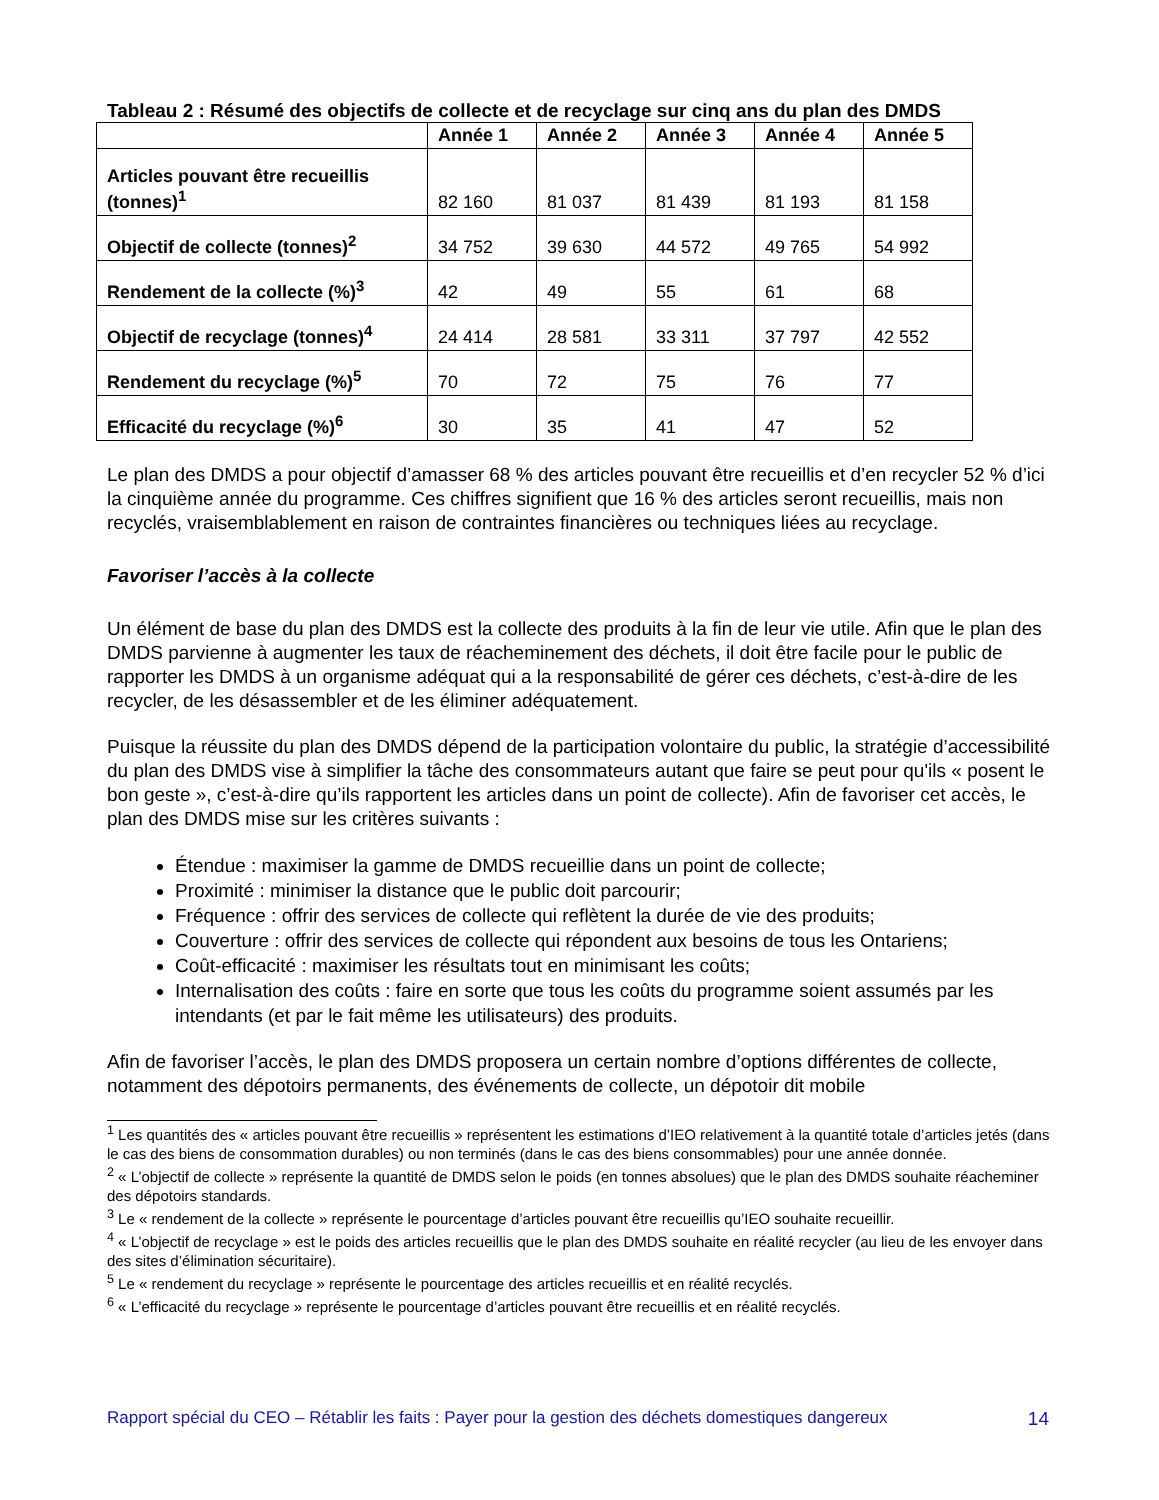Tableau 2 : Résumé des objectifs de collecte et de recyclage sur cinq ans du plan des DMDS
| | Année 1 | Année 2 | Année 3 | Année 4 | Année 5 |
| --- | --- | --- | --- | --- | --- |
| Articles pouvant être recueillis (tonnes)<sup>1</sup> | 82 160 | 81 037 | 81 439 | 81 193 | 81 158 |
| Objectif de collecte (tonnes)<sup>2</sup> | 34 752 | 39 630 | 44 572 | 49 765 | 54 992 |
| Rendement de la collecte (%)<sup>3</sup> | 42 | 49 | 55 | 61 | 68 |
| Objectif de recyclage (tonnes)<sup>4</sup> | 24 414 | 28 581 | 33 311 | 37 797 | 42 552 |
| Rendement du recyclage (%)<sup>5</sup> | 70 | 72 | 75 | 76 | 77 |
| Efficacité du recyclage (%)<sup>6</sup> | 30 | 35 | 41 | 47 | 52 |
Le plan des DMDS a pour objectif d’amasser 68 % des articles pouvant être recueillis et d’en recycler 52 % d’ici la cinquième année du programme. Ces chiffres signifient que 16 % des articles seront recueillis, mais non recyclés, vraisemblablement en raison de contraintes financières ou techniques liées au recyclage.
Favoriser l’accès à la collecte
Un élément de base du plan des DMDS est la collecte des produits à la fin de leur vie utile. Afin que le plan des DMDS parvienne à augmenter les taux de réacheminement des déchets, il doit être facile pour le public de rapporter les DMDS à un organisme adéquat qui a la responsabilité de gérer ces déchets, c’est-à-dire de les recycler, de les désassembler et de les éliminer adéquatement.
Puisque la réussite du plan des DMDS dépend de la participation volontaire du public, la stratégie d’accessibilité du plan des DMDS vise à simplifier la tâche des consommateurs autant que faire se peut pour qu'ils « posent le bon geste », c’est-à-dire qu’ils rapportent les articles dans un point de collecte). Afin de favoriser cet accès, le plan des DMDS mise sur les critères suivants :
Étendue : maximiser la gamme de DMDS recueillie dans un point de collecte;
Proximité : minimiser la distance que le public doit parcourir;
Fréquence : offrir des services de collecte qui reflètent la durée de vie des produits;
Couverture : offrir des services de collecte qui répondent aux besoins de tous les Ontariens;
Coût-efficacité : maximiser les résultats tout en minimisant les coûts;
Internalisation des coûts : faire en sorte que tous les coûts du programme soient assumés par les intendants (et par le fait même les utilisateurs) des produits.
Afin de favoriser l’accès, le plan des DMDS proposera un certain nombre d’options différentes de collecte, notamment des dépotoirs permanents, des événements de collecte, un dépotoir dit mobile
<sup>1</sup> Les quantités des « articles pouvant être recueillis » représentent les estimations d’IEO relativement à la quantité totale d’articles jetés (dans le cas des biens de consommation durables) ou non terminés (dans le cas des biens consommables) pour une année donnée.
<sup>2</sup> « L’objectif de collecte » représente la quantité de DMDS selon le poids (en tonnes absolues) que le plan des DMDS souhaite réacheminer des dépotoirs standards.
<sup>3</sup> Le « rendement de la collecte » représente le pourcentage d’articles pouvant être recueillis qu’IEO souhaite recueillir.
<sup>4</sup> « L’objectif de recyclage » est le poids des articles recueillis que le plan des DMDS souhaite en réalité recycler (au lieu de les envoyer dans des sites d’élimination sécuritaire).
<sup>5</sup> Le « rendement du recyclage » représente le pourcentage des articles recueillis et en réalité recyclés.
<sup>6</sup> « L’efficacité du recyclage » représente le pourcentage d’articles pouvant être recueillis et en réalité recyclés.
Rapport spécial du CEO – Rétablir les faits : Payer pour la gestion des déchets domestiques dangereux 14